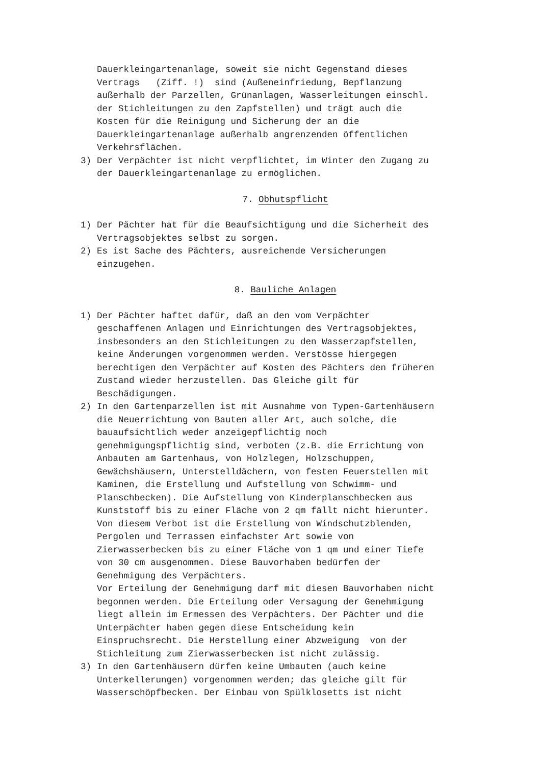Dauerkleingartenanlage, soweit sie nicht Gegenstand dieses Vertrags (Ziff. !) sind (Außeneinfriedung, Bepflanzung außerhalb der Parzellen, Grünanlagen, Wasserleitungen einschl. der Stichleitungen zu den Zapfstellen) und trägt auch die Kosten für die Reinigung und Sicherung der an die Dauerkleingartenanlage außerhalb angrenzenden öffentlichen Verkehrsflächen.
3) Der Verpächter ist nicht verpflichtet, im Winter den Zugang zu der Dauerkleingartenanlage zu ermöglichen.
7. Obhutspflicht
1) Der Pächter hat für die Beaufsichtigung und die Sicherheit des Vertragsobjektes selbst zu sorgen.
2) Es ist Sache des Pächters, ausreichende Versicherungen einzugehen.
8. Bauliche Anlagen
1) Der Pächter haftet dafür, daß an den vom Verpächter geschaffenen Anlagen und Einrichtungen des Vertragsobjektes, insbesonders an den Stichleitungen zu den Wasserzapfstellen, keine Änderungen vorgenommen werden. Verstösse hiergegen berechtigen den Verpächter auf Kosten des Pächters den früheren Zustand wieder herzustellen. Das Gleiche gilt für Beschädigungen.
2) In den Gartenparzellen ist mit Ausnahme von Typen-Gartenhäusern die Neuerrichtung von Bauten aller Art, auch solche, die bauaufsichtlich weder anzeigepflichtig noch genehmigungspflichtig sind, verboten (z.B. die Errichtung von Anbauten am Gartenhaus, von Holzlegen, Holzschuppen, Gewächshäusern, Unterstelldächern, von festen Feuerstellen mit Kaminen, die Erstellung und Aufstellung von Schwimm- und Planschbecken). Die Aufstellung von Kinderplanschbecken aus Kunststoff bis zu einer Fläche von 2 qm fällt nicht hierunter. Von diesem Verbot ist die Erstellung von Windschutzblenden, Pergolen und Terrassen einfachster Art sowie von Zierwasserbecken bis zu einer Fläche von 1 qm und einer Tiefe von 30 cm ausgenommen. Diese Bauvorhaben bedürfen der Genehmigung des Verpächters. Vor Erteilung der Genehmigung darf mit diesen Bauvorhaben nicht begonnen werden. Die Erteilung oder Versagung der Genehmigung liegt allein im Ermessen des Verpächters. Der Pächter und die Unterpächter haben gegen diese Entscheidung kein Einspruchsrecht. Die Herstellung einer Abzweigung von der Stichleitung zum Zierwasserbecken ist nicht zulässig.
3) In den Gartenhäusern dürfen keine Umbauten (auch keine Unterkellerungen) vorgenommen werden; das gleiche gilt für Wasserschöpfbecken. Der Einbau von Spülklosetts ist nicht